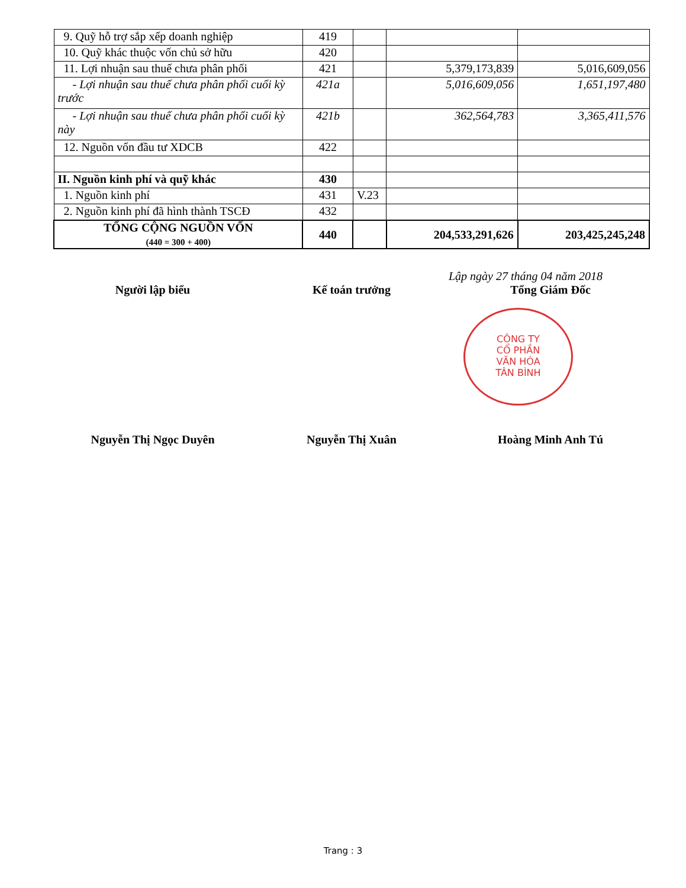| 9. Quỹ hỗ trợ sắp xếp doanh nghiệp | 419 | | | |
| 10. Quỹ khác thuộc vốn chủ sở hữu | 420 | | | |
| 11. Lợi nhuận sau thuế chưa phân phối | 421 | | 5,379,173,839 | 5,016,609,056 |
| - Lợi nhuận sau thuế chưa phân phối cuối kỳ trước | 421a | | 5,016,609,056 | 1,651,197,480 |
| - Lợi nhuận sau thuế chưa phân phối cuối kỳ này | 421b | | 362,564,783 | 3,365,411,576 |
| 12. Nguồn vốn đầu tư XDCB | 422 | | | |
| II. Nguồn kinh phí và quỹ khác | 430 | | | |
| 1. Nguồn kinh phí | 431 | V.23 | | |
| 2. Nguồn kinh phí đã hình thành TSCĐ | 432 | | | |
| TỔNG CỘNG NGUỒN VỐN (440 = 300 + 400) | 440 | | 204,533,291,626 | 203,425,245,248 |
Lập ngày 27 tháng 04 năm 2018
Người lập biểu Kế toán trưởng Tổng Giám Đốc
Nguyễn Thị Ngọc Duyên Nguyễn Thị Xuân Hoàng Minh Anh Tú
CÔNG TY
CỔ PHẦN
VĂN HÓA
TÂN BÌNH
Trang : 3